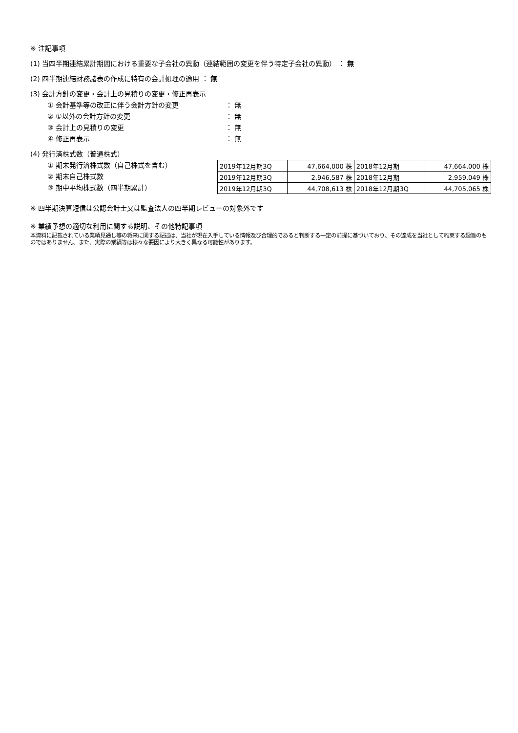※ 注記事項
(1) 当四半期連結累計期間における重要な子会社の異動（連結範囲の変更を伴う特定子会社の異動） ： 無
(2) 四半期連結財務諸表の作成に特有の会計処理の適用 ： 無
(3) 会計方針の変更・会計上の見積りの変更・修正再表示
① 会計基準等の改正に伴う会計方針の変更 ： 無
② ①以外の会計方針の変更 ： 無
③ 会計上の見積りの変更 ： 無
④ 修正再表示 ： 無
(4) 発行済株式数（普通株式）
① 期末発行済株式数（自己株式を含む）
② 期末自己株式数
③ 期中平均株式数（四半期累計）
| 2019年12月期3Q | 47,664,000 株 | 2018年12月期 | 47,664,000 株 |
| 2019年12月期3Q | 2,946,587 株 | 2018年12月期 | 2,959,049 株 |
| 2019年12月期3Q | 44,708,613 株 | 2018年12月期3Q | 44,705,065 株 |
※ 四半期決算短信は公認会計士又は監査法人の四半期レビューの対象外です
※ 業績予想の適切な利用に関する説明、その他特記事項
本資料に記載されている業績見通し等の将来に関する記述は、当社が現在入手している情報及び合理的であると判断する一定の前提に基づいており、その達成を当社として約束する趣旨のものではありません。また、実際の業績等は様々な要因により大きく異なる可能性があります。